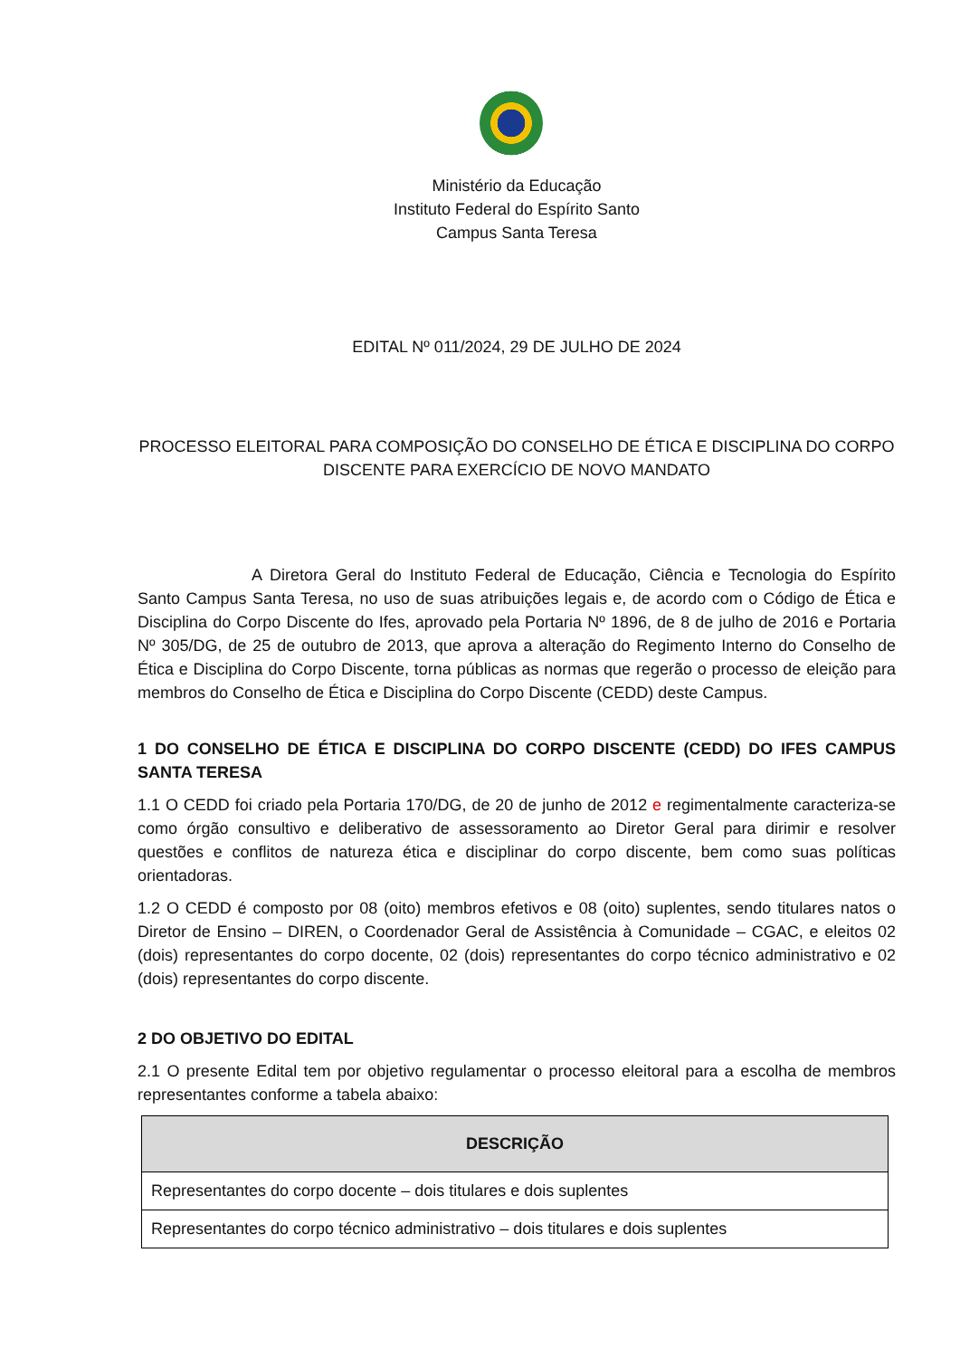Ministério da Educação
Instituto Federal do Espírito Santo
Campus Santa Teresa
EDITAL Nº 011/2024, 29 DE JULHO DE 2024
PROCESSO ELEITORAL PARA COMPOSIÇÃO DO CONSELHO DE ÉTICA E DISCIPLINA DO CORPO DISCENTE PARA EXERCÍCIO DE NOVO MANDATO
A Diretora Geral do Instituto Federal de Educação, Ciência e Tecnologia do Espírito Santo Campus Santa Teresa, no uso de suas atribuições legais e, de acordo com o Código de Ética e Disciplina do Corpo Discente do Ifes, aprovado pela Portaria Nº 1896, de 8 de julho de 2016 e Portaria Nº 305/DG, de 25 de outubro de 2013, que aprova a alteração do Regimento Interno do Conselho de Ética e Disciplina do Corpo Discente, torna públicas as normas que regerão o processo de eleição para membros do Conselho de Ética e Disciplina do Corpo Discente (CEDD) deste Campus.
1 DO CONSELHO DE ÉTICA E DISCIPLINA DO CORPO DISCENTE (CEDD) DO IFES CAMPUS SANTA TERESA
1.1 O CEDD foi criado pela Portaria 170/DG, de 20 de junho de 2012 e regimentalmente caracteriza-se como órgão consultivo e deliberativo de assessoramento ao Diretor Geral para dirimir e resolver questões e conflitos de natureza ética e disciplinar do corpo discente, bem como suas políticas orientadoras.
1.2 O CEDD é composto por 08 (oito) membros efetivos e 08 (oito) suplentes, sendo titulares natos o Diretor de Ensino – DIREN, o Coordenador Geral de Assistência à Comunidade – CGAC, e eleitos 02 (dois) representantes do corpo docente, 02 (dois) representantes do corpo técnico administrativo e 02 (dois) representantes do corpo discente.
2 DO OBJETIVO DO EDITAL
2.1 O presente Edital tem por objetivo regulamentar o processo eleitoral para a escolha de membros representantes conforme a tabela abaixo:
| DESCRIÇÃO |
| --- |
| Representantes do corpo docente – dois titulares e dois suplentes |
| Representantes do corpo técnico administrativo – dois titulares e dois suplentes |